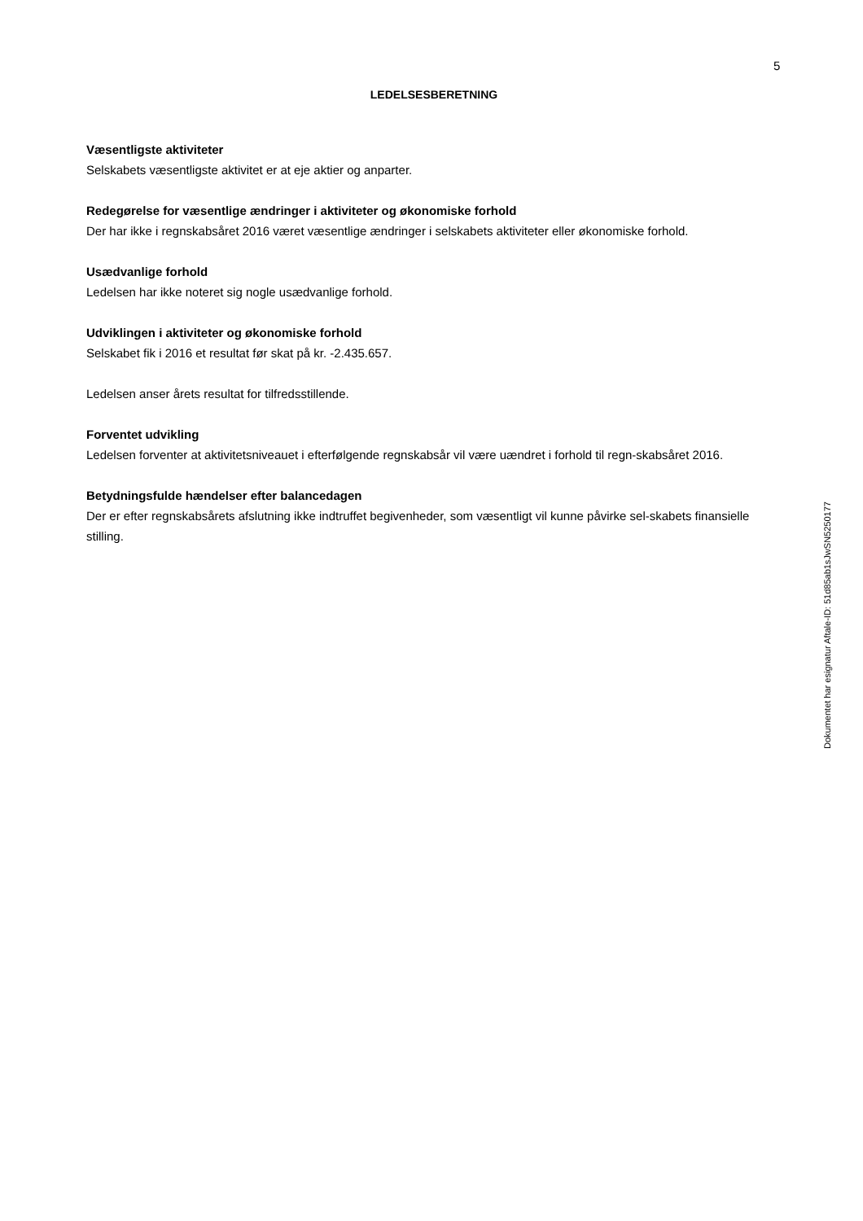5
LEDELSESBERETNING
Væsentligste aktiviteter
Selskabets væsentligste aktivitet er at eje aktier og anparter.
Redegørelse for væsentlige ændringer i aktiviteter og økonomiske forhold
Der har ikke i regnskabsåret 2016 været væsentlige ændringer i selskabets aktiviteter eller økonomiske forhold.
Usædvanlige forhold
Ledelsen har ikke noteret sig nogle usædvanlige forhold.
Udviklingen i aktiviteter og økonomiske forhold
Selskabet fik i 2016 et resultat før skat på kr. -2.435.657.
Ledelsen anser årets resultat for tilfredsstillende.
Forventet udvikling
Ledelsen forventer at aktivitetsniveauet i efterfølgende regnskabsår vil være uændret i forhold til regn-skabsåret 2016.
Betydningsfulde hændelser efter balancedagen
Der er efter regnskabsårets afslutning ikke indtruffet begivenheder, som væsentligt vil kunne påvirke sel-skabets finansielle stilling.
Dokumentet har esignatur Aftale-ID: 51d85ab1sJwSN5250177